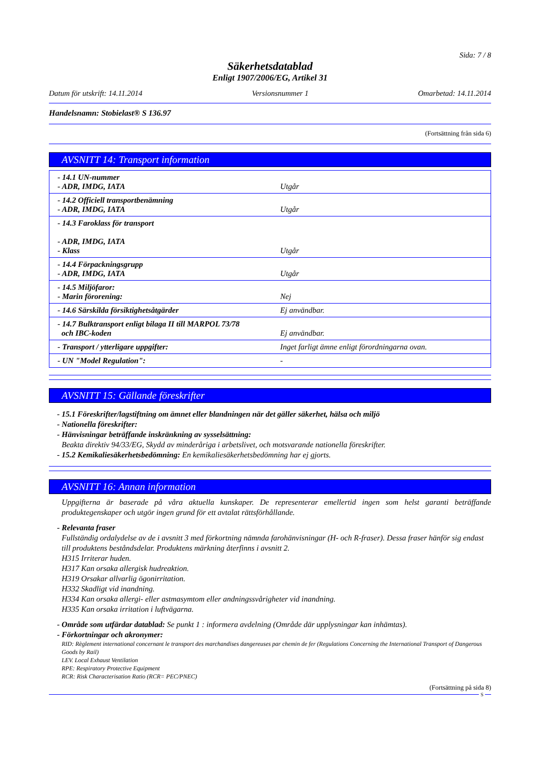Sida: 7 / 8
Säkerhetsdatablad
Enligt 1907/2006/EG, Artikel 31
Datum för utskrift: 14.11.2014 Versionsnummer 1 Omarbetad: 14.11.2014
Handelsnamn: Stobielast® S 136.97
(Fortsättning från sida 6)
AVSNITT 14: Transport information
| - 14.1 UN-nummer - ADR, IMDG, IATA | Utgår |
| - 14.2 Officiell transportbenämning - ADR, IMDG, IATA | Utgår |
| - 14.3 Faroklass för transport - ADR, IMDG, IATA - Klass | Utgår |
| - 14.4 Förpackningsgrupp - ADR, IMDG, IATA | Utgår |
| - 14.5 Miljöfaror: - Marin förorening: | Nej |
| - 14.6 Särskilda försiktighetsåtgärder | Ej användbar. |
| - 14.7 Bulktransport enligt bilaga II till MARPOL 73/78 och IBC-koden | Ej användbar. |
| - Transport / ytterligare uppgifter: | Inget farligt ämne enligt förordningarna ovan. |
| - UN "Model Regulation": | - |
AVSNITT 15: Gällande föreskrifter
- 15.1 Föreskrifter/lagstiftning om ämnet eller blandningen när det gäller säkerhet, hälsa och miljö
- Nationella föreskrifter:
- Hänvisningar beträffande inskränkning av sysselsättning:
Beakta direktiv 94/33/EG, Skydd av minderåriga i arbetslivet, och motsvarande nationella föreskrifter.
- 15.2 Kemikaliesäkerhetsbedömning: En kemikaliesäkerhetsbedömning har ej gjorts.
AVSNITT 16: Annan information
Uppgifterna är baserade på våra aktuella kunskaper. De representerar emellertid ingen som helst garanti beträffande produktegenskaper och utgör ingen grund för ett avtalat rättsförhållande.
- Relevanta fraser
Fullständig ordalydelse av de i avsnitt 3 med förkortning nämnda farohänvisningar (H- och R-fraser). Dessa fraser hänför sig endast till produktens beståndsdelar. Produktens märkning återfinns i avsnitt 2.
H315 Irriterar huden.
H317 Kan orsaka allergisk hudreaktion.
H319 Orsakar allvarlig ögonirritation.
H332 Skadligt vid inandning.
H334 Kan orsaka allergi- eller astmasymtom eller andningssvårigheter vid inandning.
H335 Kan orsaka irritation i luftvägarna.
- Område som utfärdar datablad: Se punkt 1 : informera avdelning (Område där upplysningar kan inhämtas).
- Förkortningar och akronymer:
RID: Règlement international concernant le transport des marchandises dangereuses par chemin de fer (Regulations Concerning the International Transport of Dangerous Goods by Rail)
LEV. Local Exhaust Ventilation
RPE: Respiratory Protective Equipment
RCR: Risk Characterisation Ratio (RCR= PEC/PNEC)
(Fortsättning på sida 8)
S